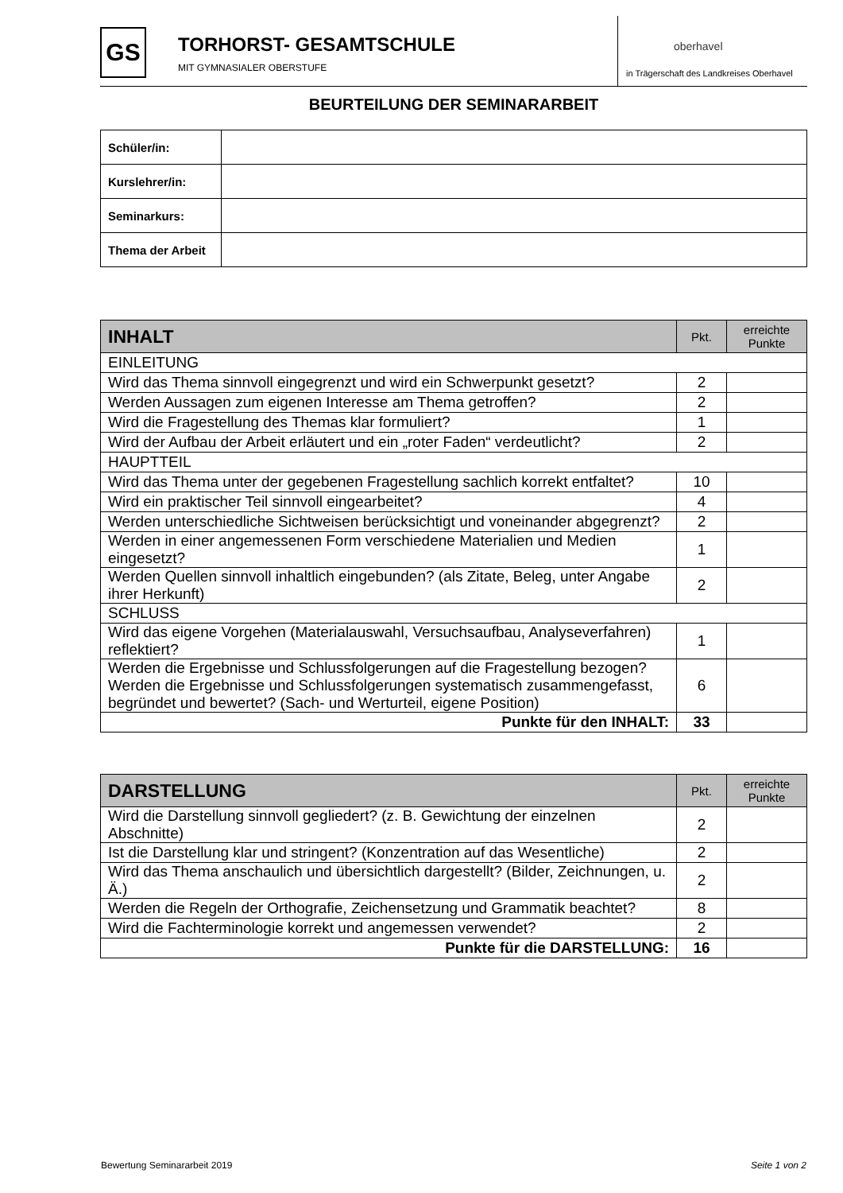GS
TORHORST- GESAMTSCHULE
MIT GYMNASIALER OBERSTUFE
oberhavel
in Trägerschaft des Landkreises Oberhavel
BEURTEILUNG DER SEMINARARBEIT
| Schüler/in: | |
| Kurslehrer/in: | |
| Seminarkurs: | |
| Thema der Arbeit | |
| INHALT | Pkt. | erreichte Punkte |
| --- | --- | --- |
| EINLEITUNG | | |
| Wird das Thema sinnvoll eingegrenzt und wird ein Schwerpunkt gesetzt? | 2 | |
| Werden Aussagen zum eigenen Interesse am Thema getroffen? | 2 | |
| Wird die Fragestellung des Themas klar formuliert? | 1 | |
| Wird der Aufbau der Arbeit erläutert und ein „roter Faden“ verdeutlicht? | 2 | |
| HAUPTTEIL | | |
| Wird das Thema unter der gegebenen Fragestellung sachlich korrekt entfaltet? | 10 | |
| Wird ein praktischer Teil sinnvoll eingearbeitet? | 4 | |
| Werden unterschiedliche Sichtweisen berücksichtigt und voneinander abgegrenzt? | 2 | |
| Werden in einer angemessenen Form verschiedene Materialien und Medien eingesetzt? | 1 | |
| Werden Quellen sinnvoll inhaltlich eingebunden? (als Zitate, Beleg, unter Angabe ihrer Herkunft) | 2 | |
| SCHLUSS | | |
| Wird das eigene Vorgehen (Materialauswahl, Versuchsaufbau, Analyseverfahren) reflektiert? | 1 | |
| Werden die Ergebnisse und Schlussfolgerungen auf die Fragestellung bezogen? Werden die Ergebnisse und Schlussfolgerungen systematisch zusammengefasst, begründet und bewertet? (Sach- und Werturteil, eigene Position) | 6 | |
| Punkte für den INHALT: | 33 | |
| DARSTELLUNG | Pkt. | erreichte Punkte |
| --- | --- | --- |
| Wird die Darstellung sinnvoll gegliedert? (z. B. Gewichtung der einzelnen Abschnitte) | 2 | |
| Ist die Darstellung klar und stringent? (Konzentration auf das Wesentliche) | 2 | |
| Wird das Thema anschaulich und übersichtlich dargestellt? (Bilder, Zeichnungen, u. Ä.) | 2 | |
| Werden die Regeln der Orthografie, Zeichensetzung und Grammatik beachtet? | 8 | |
| Wird die Fachterminologie korrekt und angemessen verwendet? | 2 | |
| Punkte für die DARSTELLUNG: | 16 | |
Bewertung Seminararbeit 2019 Seite 1 von 2